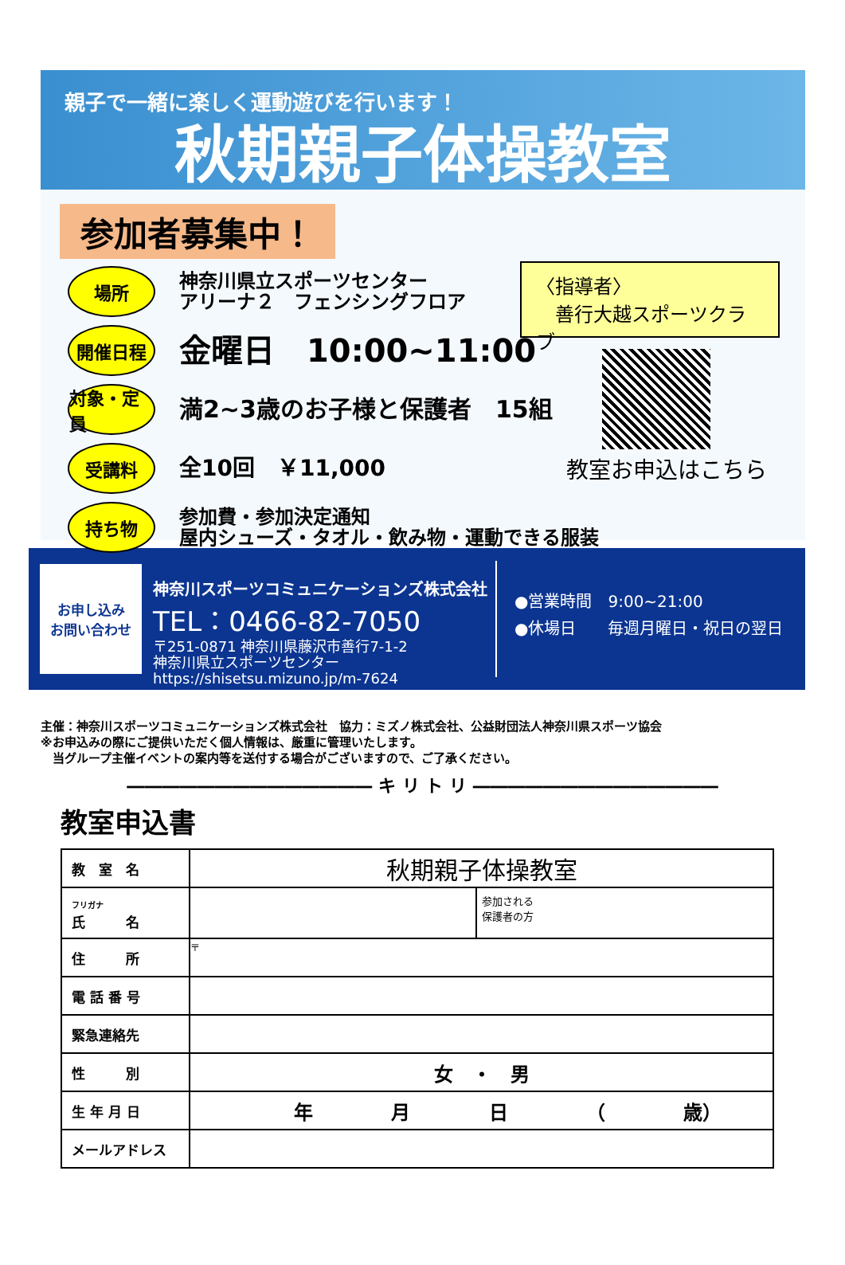親子で一緒に楽しく運動遊びを行います！
秋期親子体操教室
参加者募集中！
場所
神奈川県立スポーツセンター
アリーナ２　フェンシングフロア
開催日程
金曜日　10:00~11:00
対象・定員
満2~3歳のお子様と保護者　15組
受講料
全10回　￥11,000
持ち物
参加費・参加決定通知
屋内シューズ・タオル・飲み物・運動できる服装
〈指導者〉
　善行大越スポーツクラブ
教室お申込はこちら
お申し込み
お問い合わせ
神奈川スポーツコミュニケーションズ株式会社
TEL：0466-82-7050
〒251-0871 神奈川県藤沢市善行7-1-2
神奈川県立スポーツセンター
https://shisetsu.mizuno.jp/m-7624
●営業時間　9:00~21:00
●休場日　　毎週月曜日・祝日の翌日
主催：神奈川スポーツコミュニケーションズ株式会社　協力：ミズノ株式会社、公益財団法人神奈川県スポーツ協会
※お申込みの際にご提供いただく個人情報は、厳重に管理いたします。
　当グループ主催イベントの案内等を送付する場合がございますので、ご了承ください。
―――――――――――――― キ リ ト リ ――――――――――――――
教室申込書
| 教 室 名 | 秋期親子体操教室 | |
| フリガナ 氏 名 | | 参加される 保護者の方 |
| 住 所 | 〒 | |
| 電 話 番 号 | | |
| 緊急連絡先 | | |
| 性 別 | 女 ・ 男 | |
| 生 年 月 日 | 年 月 日 （ 歳） | |
| メールアドレス | | |